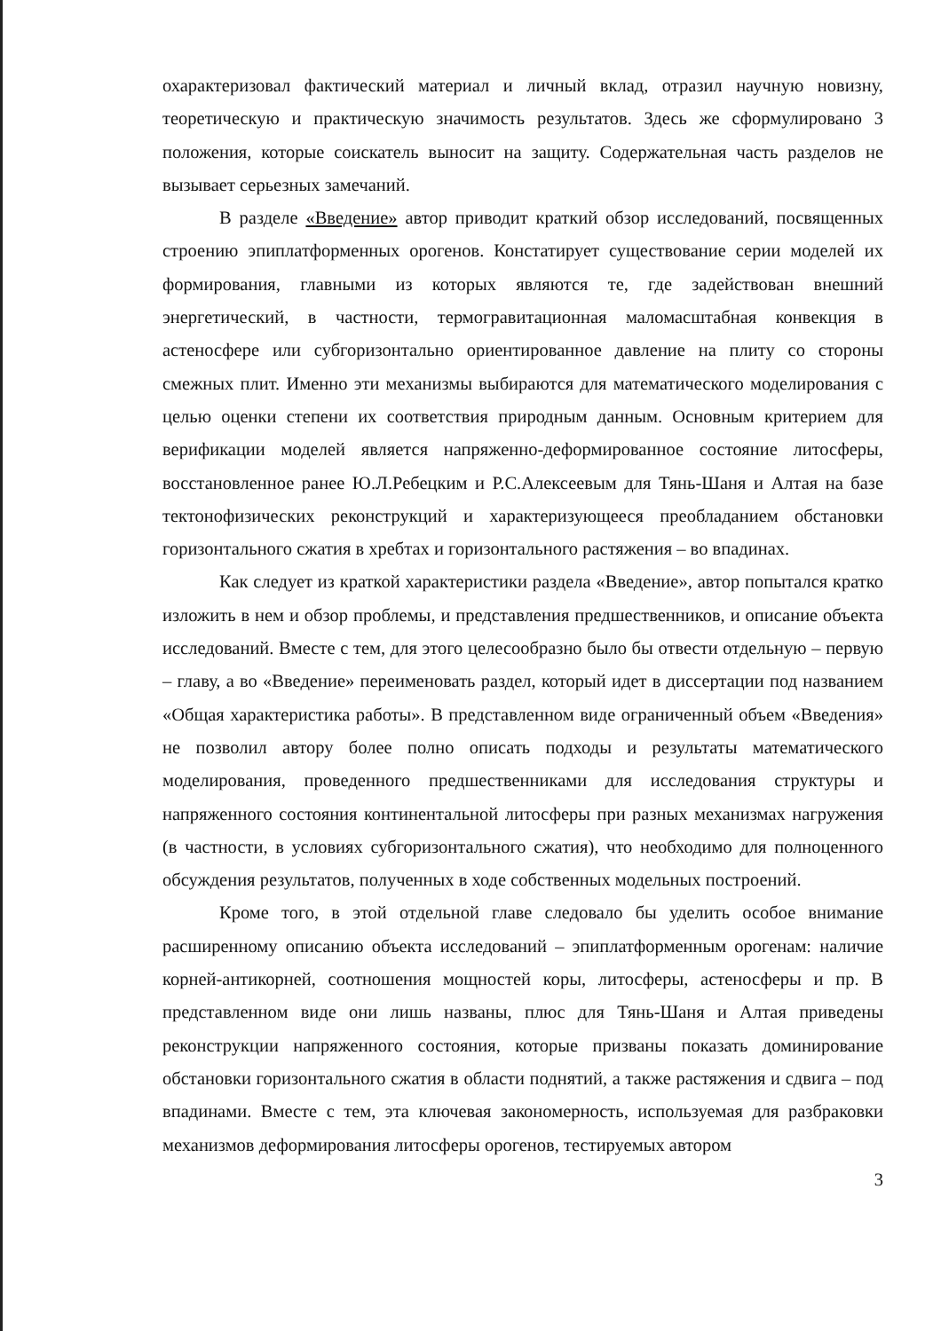охарактеризовал фактический материал и личный вклад, отразил научную новизну, теоретическую и практическую значимость результатов. Здесь же сформулировано 3 положения, которые соискатель выносит на защиту. Содержательная часть разделов не вызывает серьезных замечаний.
В разделе «Введение» автор приводит краткий обзор исследований, посвященных строению эпиплатформенных орогенов. Констатирует существование серии моделей их формирования, главными из которых являются те, где задействован внешний энергетический, в частности, термогравитационная маломасштабная конвекция в астеносфере или субгоризонтально ориентированное давление на плиту со стороны смежных плит. Именно эти механизмы выбираются для математического моделирования с целью оценки степени их соответствия природным данным. Основным критерием для верификации моделей является напряженно-деформированное состояние литосферы, восстановленное ранее Ю.Л.Ребецким и Р.С.Алексеевым для Тянь-Шаня и Алтая на базе тектонофизических реконструкций и характеризующееся преобладанием обстановки горизонтального сжатия в хребтах и горизонтального растяжения – во впадинах.
Как следует из краткой характеристики раздела «Введение», автор попытался кратко изложить в нем и обзор проблемы, и представления предшественников, и описание объекта исследований. Вместе с тем, для этого целесообразно было бы отвести отдельную – первую – главу, а во «Введение» переименовать раздел, который идет в диссертации под названием «Общая характеристика работы». В представленном виде ограниченный объем «Введения» не позволил автору более полно описать подходы и результаты математического моделирования, проведенного предшественниками для исследования структуры и напряженного состояния континентальной литосферы при разных механизмах нагружения (в частности, в условиях субгоризонтального сжатия), что необходимо для полноценного обсуждения результатов, полученных в ходе собственных модельных построений.
Кроме того, в этой отдельной главе следовало бы уделить особое внимание расширенному описанию объекта исследований – эпиплатформенным орогенам: наличие корней-антикорней, соотношения мощностей коры, литосферы, астеносферы и пр. В представленном виде они лишь названы, плюс для Тянь-Шаня и Алтая приведены реконструкции напряженного состояния, которые призваны показать доминирование обстановки горизонтального сжатия в области поднятий, а также растяжения и сдвига – под впадинами. Вместе с тем, эта ключевая закономерность, используемая для разбраковки механизмов деформирования литосферы орогенов, тестируемых автором
3